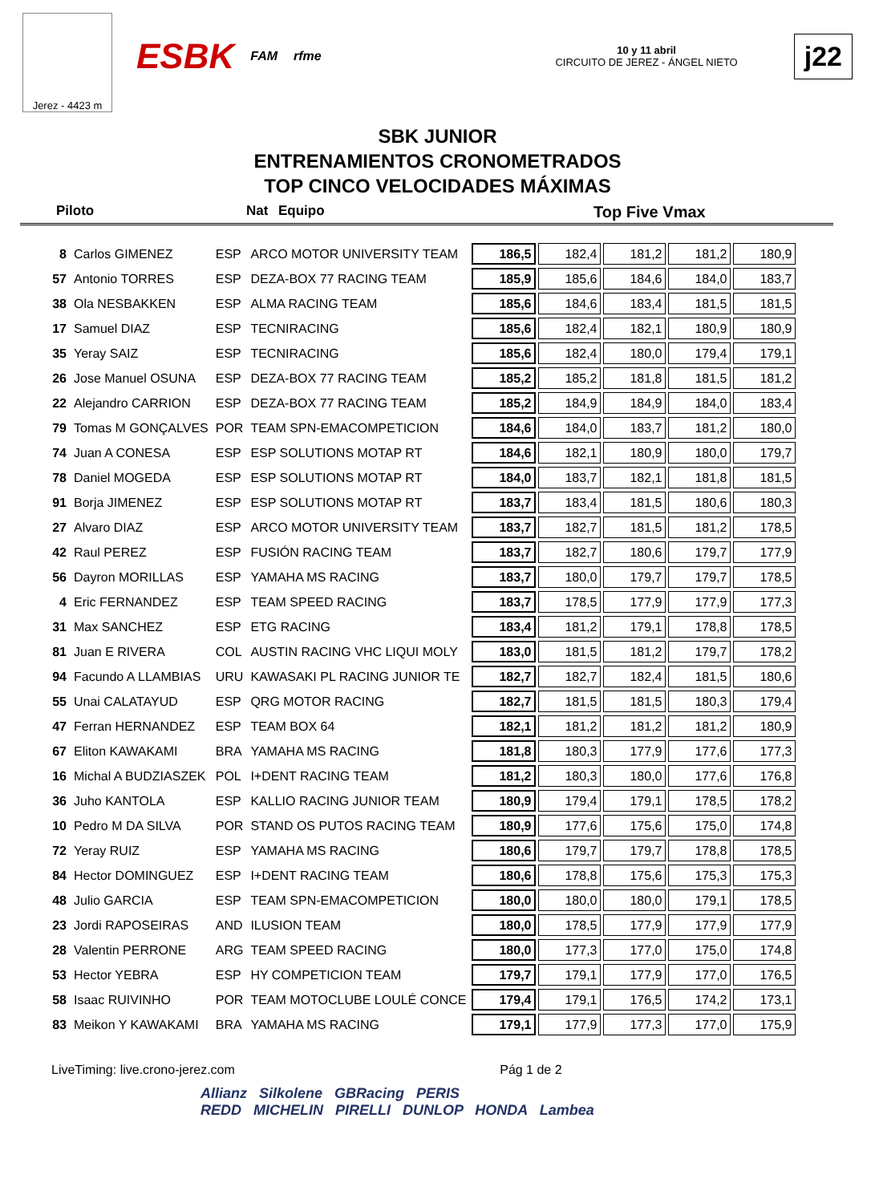Jerez - 4423 m
ESBK FAM rfme
10 y 11 abril
CIRCUITO DE JEREZ - ÁNGEL NIETO
j22
SBK JUNIOR
ENTRENAMIENTOS CRONOMETRADOS
TOP CINCO VELOCIDADES MÁXIMAS
Piloto Nat Equipo Top Five Vmax
| 8 | Carlos GIMENEZ | ESP | ARCO MOTOR UNIVERSITY TEAM | 186,5 | 182,4 | 181,2 | 181,2 | 180,9 |
| 57 | Antonio TORRES | ESP | DEZA-BOX 77 RACING TEAM | 185,9 | 185,6 | 184,6 | 184,0 | 183,7 |
| 38 | Ola NESBAKKEN | ESP | ALMA RACING TEAM | 185,6 | 184,6 | 183,4 | 181,5 | 181,5 |
| 17 | Samuel DIAZ | ESP | TECNIRACING | 185,6 | 182,4 | 182,1 | 180,9 | 180,9 |
| 35 | Yeray SAIZ | ESP | TECNIRACING | 185,6 | 182,4 | 180,0 | 179,4 | 179,1 |
| 26 | Jose Manuel OSUNA | ESP | DEZA-BOX 77 RACING TEAM | 185,2 | 185,2 | 181,8 | 181,5 | 181,2 |
| 22 | Alejandro CARRION | ESP | DEZA-BOX 77 RACING TEAM | 185,2 | 184,9 | 184,9 | 184,0 | 183,4 |
| 79 | Tomas M GONÇALVES | POR | TEAM SPN-EMACOMPETICION | 184,6 | 184,0 | 183,7 | 181,2 | 180,0 |
| 74 | Juan A CONESA | ESP | ESP SOLUTIONS MOTAP RT | 184,6 | 182,1 | 180,9 | 180,0 | 179,7 |
| 78 | Daniel MOGEDA | ESP | ESP SOLUTIONS MOTAP RT | 184,0 | 183,7 | 182,1 | 181,8 | 181,5 |
| 91 | Borja JIMENEZ | ESP | ESP SOLUTIONS MOTAP RT | 183,7 | 183,4 | 181,5 | 180,6 | 180,3 |
| 27 | Alvaro DIAZ | ESP | ARCO MOTOR UNIVERSITY TEAM | 183,7 | 182,7 | 181,5 | 181,2 | 178,5 |
| 42 | Raul PEREZ | ESP | FUSIÓN RACING TEAM | 183,7 | 182,7 | 180,6 | 179,7 | 177,9 |
| 56 | Dayron MORILLAS | ESP | YAMAHA MS RACING | 183,7 | 180,0 | 179,7 | 179,7 | 178,5 |
| 4 | Eric FERNANDEZ | ESP | TEAM SPEED RACING | 183,7 | 178,5 | 177,9 | 177,9 | 177,3 |
| 31 | Max SANCHEZ | ESP | ETG RACING | 183,4 | 181,2 | 179,1 | 178,8 | 178,5 |
| 81 | Juan E RIVERA | COL | AUSTIN RACING VHC LIQUI MOLY | 183,0 | 181,5 | 181,2 | 179,7 | 178,2 |
| 94 | Facundo A LLAMBIAS | URU | KAWASAKI PL RACING JUNIOR TE | 182,7 | 182,7 | 182,4 | 181,5 | 180,6 |
| 55 | Unai CALATAYUD | ESP | QRG MOTOR RACING | 182,7 | 181,5 | 181,5 | 180,3 | 179,4 |
| 47 | Ferran HERNANDEZ | ESP | TEAM BOX 64 | 182,1 | 181,2 | 181,2 | 181,2 | 180,9 |
| 67 | Eliton KAWAKAMI | BRA | YAMAHA MS RACING | 181,8 | 180,3 | 177,9 | 177,6 | 177,3 |
| 16 | Michal A BUDZIASZEK | POL | I+DENT RACING TEAM | 181,2 | 180,3 | 180,0 | 177,6 | 176,8 |
| 36 | Juho KANTOLA | ESP | KALLIO RACING JUNIOR TEAM | 180,9 | 179,4 | 179,1 | 178,5 | 178,2 |
| 10 | Pedro M DA SILVA | POR | STAND OS PUTOS RACING TEAM | 180,9 | 177,6 | 175,6 | 175,0 | 174,8 |
| 72 | Yeray RUIZ | ESP | YAMAHA MS RACING | 180,6 | 179,7 | 179,7 | 178,8 | 178,5 |
| 84 | Hector DOMINGUEZ | ESP | I+DENT RACING TEAM | 180,6 | 178,8 | 175,6 | 175,3 | 175,3 |
| 48 | Julio GARCIA | ESP | TEAM SPN-EMACOMPETICION | 180,0 | 180,0 | 180,0 | 179,1 | 178,5 |
| 23 | Jordi RAPOSEIRAS | AND | ILUSION TEAM | 180,0 | 178,5 | 177,9 | 177,9 | 177,9 |
| 28 | Valentin PERRONE | ARG | TEAM SPEED RACING | 180,0 | 177,3 | 177,0 | 175,0 | 174,8 |
| 53 | Hector YEBRA | ESP | HY COMPETICION TEAM | 179,7 | 179,1 | 177,9 | 177,0 | 176,5 |
| 58 | Isaac RUIVINHO | POR | TEAM MOTOCLUBE LOULÉ CONCE | 179,4 | 179,1 | 176,5 | 174,2 | 173,1 |
| 83 | Meikon Y KAWAKAMI | BRA | YAMAHA MS RACING | 179,1 | 177,9 | 177,3 | 177,0 | 175,9 |
LiveTiming: live.crono-jerez.com Pág 1 de 2
Allianz Silkolene GBRacing PERIS
REDD MICHELIN PIRELLI DUNLOP HONDA Lambea